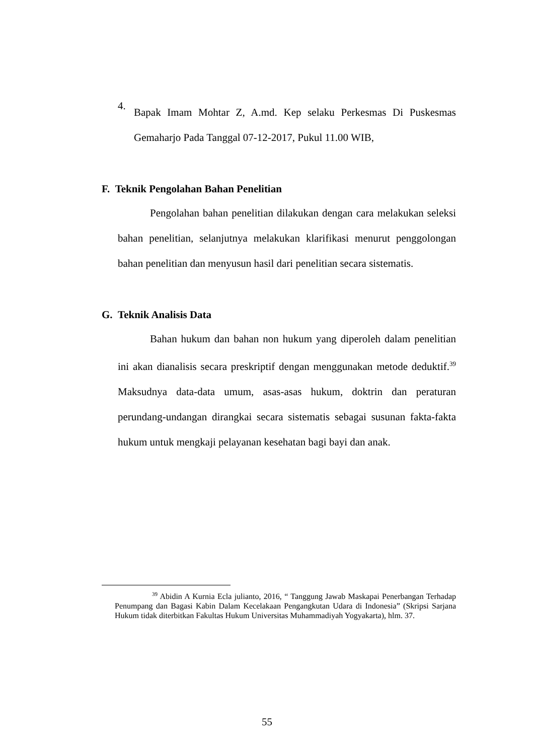4.
Bapak Imam Mohtar Z, A.md. Kep selaku Perkesmas Di Puskesmas Gemaharjo Pada Tanggal 07-12-2017, Pukul 11.00 WIB,
F. Teknik Pengolahan Bahan Penelitian
Pengolahan bahan penelitian dilakukan dengan cara melakukan seleksi bahan penelitian, selanjutnya melakukan klarifikasi menurut penggolongan bahan penelitian dan menyusun hasil dari penelitian secara sistematis.
G. Teknik Analisis Data
Bahan hukum dan bahan non hukum yang diperoleh dalam penelitian ini akan dianalisis secara preskriptif dengan menggunakan metode deduktif.<sup>39</sup> Maksudnya data-data umum, asas-asas hukum, doktrin dan peraturan perundang-undangan dirangkai secara sistematis sebagai susunan fakta-fakta hukum untuk mengkaji pelayanan kesehatan bagi bayi dan anak.
<sup>39</sup> Abidin A Kurnia Ecla julianto, 2016, “ Tanggung Jawab Maskapai Penerbangan Terhadap Penumpang dan Bagasi Kabin Dalam Kecelakaan Pengangkutan Udara di Indonesia” (Skripsi Sarjana Hukum tidak diterbitkan Fakultas Hukum Universitas Muhammadiyah Yogyakarta), hlm. 37.
55